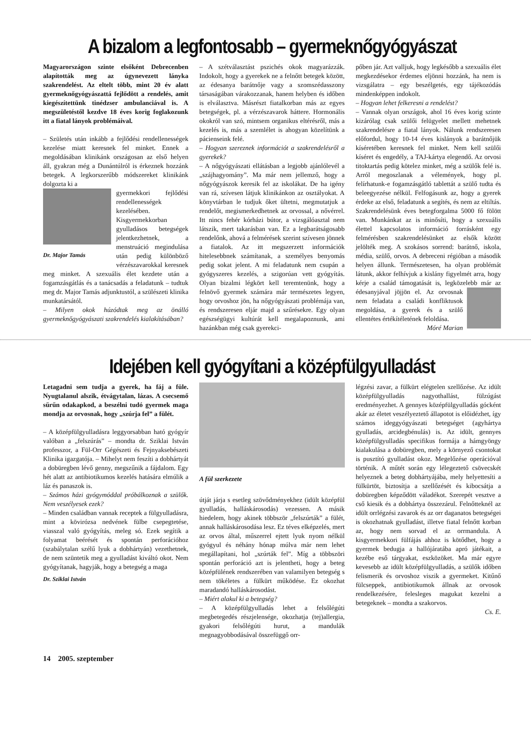A bizalom a legfontosabb – gyermeknőgyógyászat
Magyarországon szinte elsőként Debrecenben alapították meg az úgynevezett lányka szakrendelést. Az eltelt több, mint 20 év alatt gyermeknőgyógyászattá fejlődött a rendelés, amit kiegészítettünk tinédzser ambulanciával is. A megszületéstől kezdve 18 éves korig foglakozunk itt a fiatal lányok problémáival.
– Születés után inkább a fejlődési rendellenességek kezelése miatt keresnek fel minket. Ennek a megoldásában klinikánk országosan az első helyen áll, gyakran még a Dunántúlról is érkeznek hozzánk betegek. A legkorszerűbb módszereket klinikánk dolgozta ki a
Dr. Major Tamás
gyermekkori fejlődési rendellenességek kezelésében. Kisgyermekkorban gyulladásos betegségek jelentkezhetnek, a menstruáció megindulása után pedig különböző vérzészavarokkal keresnek meg minket. A szexuális élet kezdete után a fogamzásgátlás és a tanácsadás a feladatunk – tudtuk meg dr. Major Tamás adjunktustól, a szülészeti klinika munkatársától.
– Milyen okok húzódtak meg az önálló gyermeknőgyógyászati szakrendelés kialakításában?
– A szétválasztást pszichés okok magyarázzák. Indokolt, hogy a gyerekek ne a felnőtt betegek között, az édesanya barátnője vagy a szomszédasszony társaságában várakozzanak, hanem helyben és időben is elválasztva. Másrészt fiatalkorban más az egyes betegségek, pl. a vérzészavarok háttere. Hormonális okokról van szó, mintsem organikus eltérésről, más a kezelés is, más a szemlélet is ahogyan közelítünk a pácienseink felé.
– Hogyan szereznek információt a szakrendelésről a gyerekek?
– A nőgyógyászati ellátásban a legjobb ajánlólevél a „szájhagyomány”. Ma már nem jellemző, hogy a nőgyógyászok keresik fel az iskolákat. De ha igény van rá, szívesen látjuk klinikánkon az osztályokat. A könyvtárban le tudjuk őket ültetni, megmutatjuk a rendelőt, megismerkedhetnek az orvossal, a nővérrel. Itt nincs fehér kórházi bútor, a vizsgálóasztal nem látszik, mert takarásban van. Ez a legbarátságosabb rendelőnk, ahová a felmérések szerint szívesen jönnek a fiatalok. Az itt megszerzett információk hitelesebbnek számítanak, a személyes benyomás pedig sokat jelent. A mi feladatunk nem csupán a gyógyszeres kezelés, a szigorúan vett gyógyítás. Olyan bizalmi légkört kell teremtenünk, hogy a felnövő gyermek számára már természetes legyen, hogy orvoshoz jön, ha nőgyógyászati problémája van, és rendszeresen eljár majd a szűrésekre. Egy olyan egészségügyi kultúrát kell megalapoznunk, ami hazánkban még csak gyerekci-
pőben jár. Azt valljuk, hogy legkésőbb a szexuális élet megkezdésekor érdemes eljönni hozzánk, ha nem is vizsgálatra – egy beszélgetés, egy tájékozódás mindenképpen indokolt.
– Hogyan lehet felkeresni a rendelést?
– Vannak olyan országok, ahol 16 éves korig szinte kizárólag csak szülői felügyelet mellett mehetnek szakrendelésre a fiatal lányok. Nálunk rendszeresen előfordul, hogy 10-14 éves kislányok a barátnőjük kíséretében keresnek fel minket. Nem kell szülői kíséret és engedély, a TAJ-kártya elegendő. Az orvosi titoktartás pedig kötelez minket, még a szülők felé is. Arról megoszlanak a vélemények, hogy pl. felírhatunk-e fogamzásgátló tablettát a szülő tudta és beleegyezése nélkül. Felfogásunk az, hogy a gyerek érdeke az első, feladatunk a segítés, és nem az eltiltás. Szakrendelésünk éves betegforgalma 5000 fő fölött van. Munkánkat az is minősíti, hogy a szexuális élettel kapcsolatos információ forrásként egy felmérésben szakrendelésünket az elsők között jelölték meg. A szokásos sorrend: barátnő, iskola, média, szülő, orvos. A debreceni régióban a második helyen állunk. Természetesen, ha olyan problémát látunk, akkor felhívjuk a kislány figyelmét arra, hogy kérje a család támogatását is, legközelebb már az édesanyjával jöjjön el. Az orvosnak nem feladata a családi konfliktusok megoldása, a gyerek és a szülő ellentétes értékítéletének feloldása.
Móré Marian
Idejében kell gyógyítani a középfülgyulladást
Letagadni sem tudja a gyerek, ha fáj a füle. Nyugtalanul alszik, étvágytalan, lázas. A csecsemő sűrűn odakapkod, a beszélni tudó gyermek maga mondja az orvosnak, hogy „szúrja fel” a fülét.
– A középfülgyulladásra leggyorsabban ható gyógyír valóban a „felszúrás” – mondta dr. Sziklai István professzor, a Fül-Orr Gégészeti és Fejnyaksebészeti Klinika igazgatója. – Mihelyt nem feszíti a dobhártyát a dobüregben lévő genny, megszűnik a fájdalom. Egy hét alatt az antibiotikumos kezelés hatására elmúlik a láz és panaszok is.
– Számos házi gyógymóddal próbálkoznak a szülők. Nem veszélyesek ezek?
– Minden családban vannak receptek a fülgyulladásra, mint a kövirózsa nedvének fülbe csepegtetése, viasszal való gyógyítás, meleg só. Ezek segítik a folyamat beérését és spontán perforációhoz (szabálytalan szélű lyuk a dobhártyán) vezethetnek, de nem szüntetik meg a gyulladást kiváltó okot. Nem gyógyítanak, hagyják, hogy a betegség a maga
Dr. Sziklai István
A fül szerkezete
útját járja s esetleg szövődményekhez (idült középfül gyulladás, halláskárosodás) vezessen. A másik hiedelem, hogy akinek többször „felszúrták” a fülét, annak halláskárosodása lesz. Ez téves elképzelés, mert az orvos által, műszerrel ejtett lyuk nyom nélkül gyógyul és néhány hónap múlva már nem lehet megállapítani, hol „szúrták fel”. Míg a többszöri spontán perforáció azt is jelentheti, hogy a beteg középfülének rendszerében van valamilyen betegség s nem tökéletes a fülkürt működése. Ez okozhat maradandó halláskárosodást.
– Miért alakul ki a betegség?
– A középfülgyulladás lehet a felsőlégúti megbetegedés részjelensége, okozhatja (tej)allergia, gyakori felsőlégúti hurut, a mandulák megnagyobbodásával összefüggő orr-
légzési zavar, a fülkürt elégtelen szellőzése. Az idült középfülgyulladás nagyothallást, fülzúgást eredményezhet. A gennyes középfülgyulladás gócként akár az életet veszélyeztető állapotot is előidézhet, így számos ideggyógyászati betegséget (agyhártya gyulladás, arcidegbénulás) is. Az idült, gennyes középfülgyulladás specifikus formája a hámgyöngy kialakulása a dobüregben, mely a környező csontokat is pusztító gyulladást okoz. Megelőzése operációval történik. A műtét során egy lélegeztető csövecskét helyeznek a beteg dobhártyájába, mely helyettesíti a fülkürtöt, biztosítja a szellőzését és kibocsátja a dobüregben képződött váladékot. Szerepét vesztve a cső kiesik és a dobhártya összezárul. Felnőtteknél az idült orrlégzési zavarok és az orr daganatos betegségei is okozhatnak gyulladást, illetve fiatal felnőtt korban az, hogy nem sorvad el az orrmandula. A kisgyermekkori fülfájás ahhoz is kötődhet, hogy a gyermek bedugja a hallójáratába apró játékait, a kezébe eső tárgyakat, eszközöket. Ma már egyre kevesebb az idült középfülgyulladás, a szülők időben felismerik és orvoshoz viszik a gyermeket. Kitűnő fülcseppek, antibiotikumok állnak az orvosok rendelkezésére, felesleges magukat kezelni a betegeknek – mondta a szakorvos.
Cs. E.
14 2005. szeptember